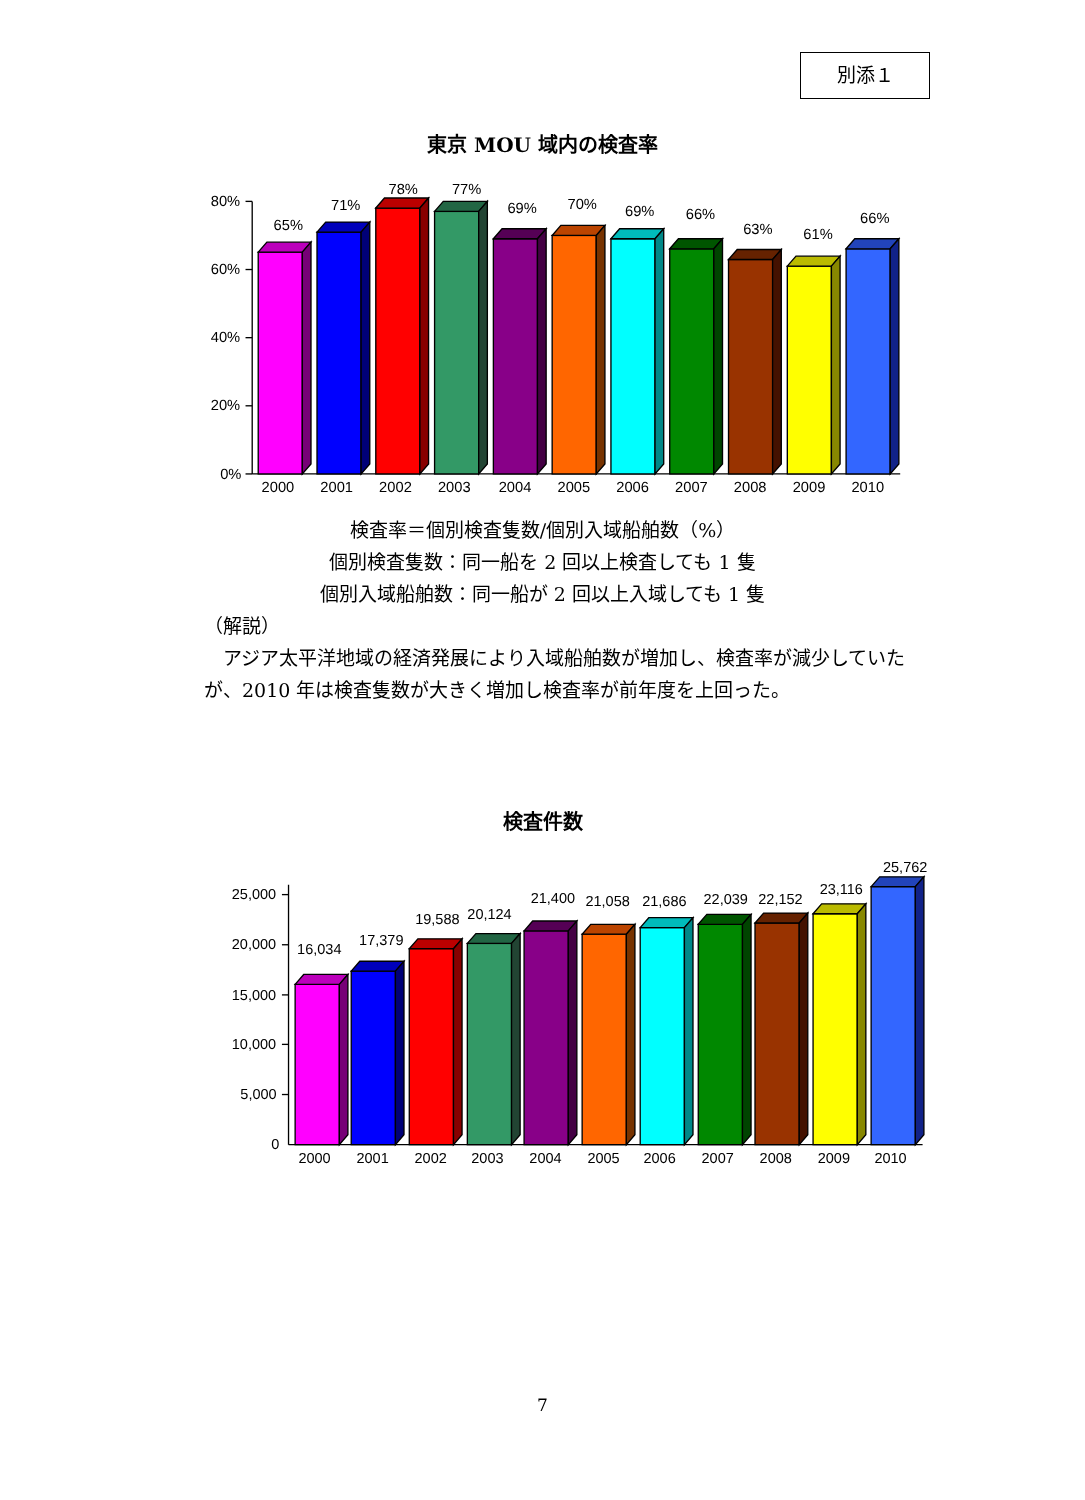別添１
東京 MOU 域内の検査率
80%
60%
40%
20%
0%
65%
71%
78%
77%
69%
70%
69%
66%
63%
61%
66%
2000
2001
2002
2003
2004
2005
2006
2007
2008
2009
2010
検査率＝個別検査隻数/個別入域船舶数（%）
個別検査隻数：同一船を 2 回以上検査しても 1 隻
個別入域船舶数：同一船が 2 回以上入域しても 1 隻
（解説）
　アジア太平洋地域の経済発展により入域船舶数が増加し、検査率が減少していたが、2010 年は検査隻数が大きく増加し検査率が前年度を上回った。
検査件数
25,000
20,000
15,000
10,000
5,000
0
16,034
17,379
19,588
20,124
21,400
21,058
21,686
22,039
22,152
23,116
25,762
2000
2001
2002
2003
2004
2005
2006
2007
2008
2009
2010
7